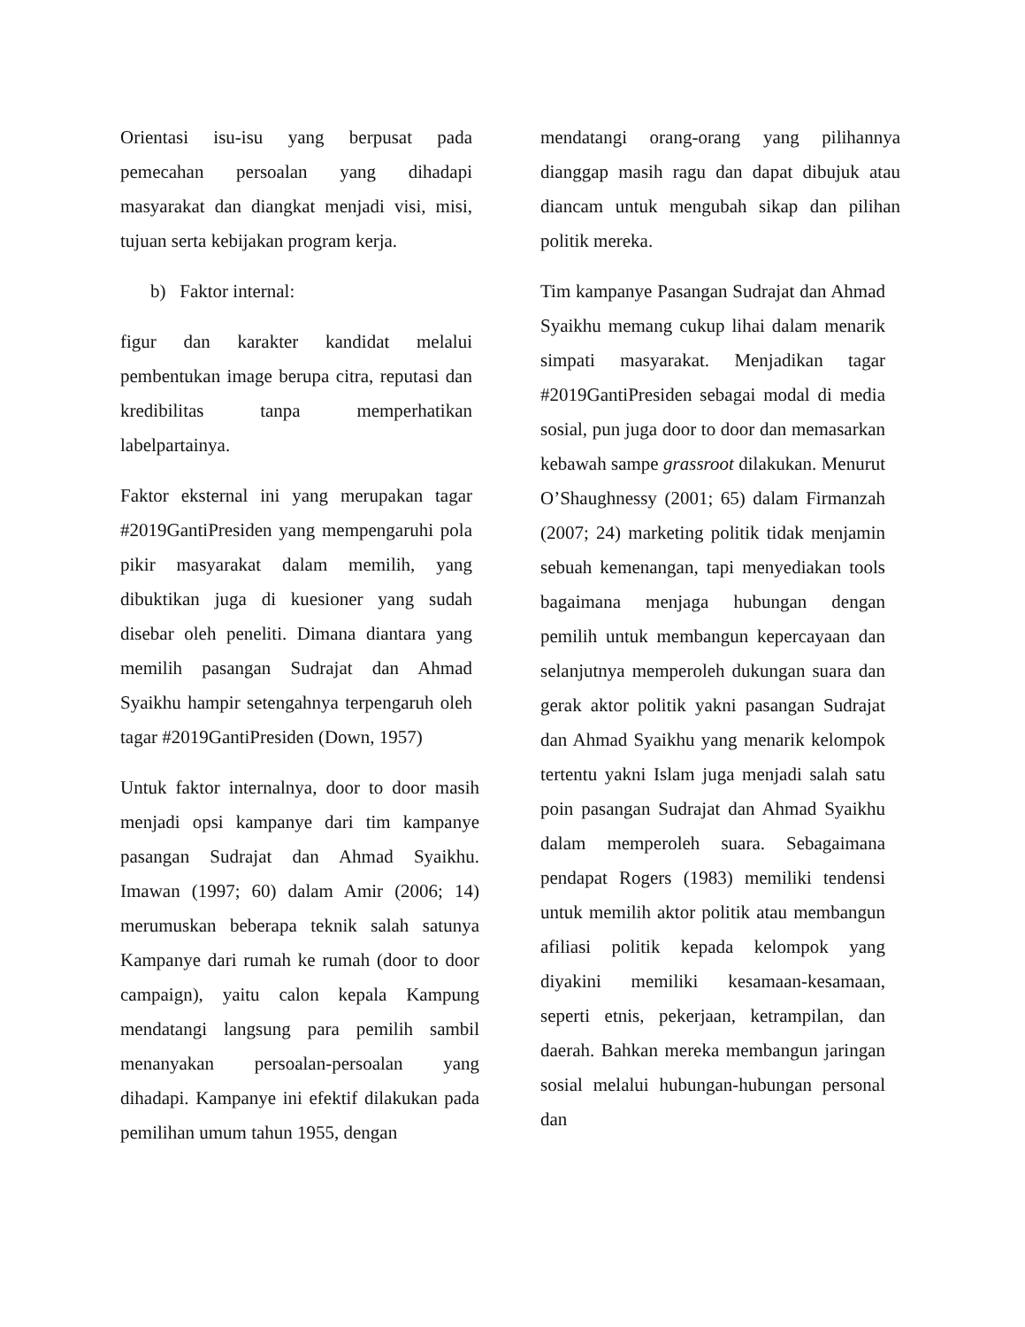Orientasi isu-isu yang berpusat pada pemecahan persoalan yang dihadapi masyarakat dan diangkat menjadi visi, misi, tujuan serta kebijakan program kerja.
b) Faktor internal:
figur dan karakter kandidat melalui pembentukan image berupa citra, reputasi dan kredibilitas tanpa memperhatikan labelpartainya.
Faktor eksternal ini yang merupakan tagar #2019GantiPresiden yang mempengaruhi pola pikir masyarakat dalam memilih, yang dibuktikan juga di kuesioner yang sudah disebar oleh peneliti. Dimana diantara yang memilih pasangan Sudrajat dan Ahmad Syaikhu hampir setengahnya terpengaruh oleh tagar #2019GantiPresiden (Down, 1957)
Untuk faktor internalnya, door to door masih menjadi opsi kampanye dari tim kampanye pasangan Sudrajat dan Ahmad Syaikhu. Imawan (1997; 60) dalam Amir (2006; 14) merumuskan beberapa teknik salah satunya Kampanye dari rumah ke rumah (door to door campaign), yaitu calon kepala Kampung mendatangi langsung para pemilih sambil menanyakan persoalan-persoalan yang dihadapi. Kampanye ini efektif dilakukan pada pemilihan umum tahun 1955, dengan
mendatangi orang-orang yang pilihannya dianggap masih ragu dan dapat dibujuk atau diancam untuk mengubah sikap dan pilihan politik mereka.
Tim kampanye Pasangan Sudrajat dan Ahmad Syaikhu memang cukup lihai dalam menarik simpati masyarakat. Menjadikan tagar #2019GantiPresiden sebagai modal di media sosial, pun juga door to door dan memasarkan kebawah sampe grassroot dilakukan. Menurut O’Shaughnessy (2001; 65) dalam Firmanzah (2007; 24) marketing politik tidak menjamin sebuah kemenangan, tapi menyediakan tools bagaimana menjaga hubungan dengan pemilih untuk membangun kepercayaan dan selanjutnya memperoleh dukungan suara dan gerak aktor politik yakni pasangan Sudrajat dan Ahmad Syaikhu yang menarik kelompok tertentu yakni Islam juga menjadi salah satu poin pasangan Sudrajat dan Ahmad Syaikhu dalam memperoleh suara. Sebagaimana pendapat Rogers (1983) memiliki tendensi untuk memilih aktor politik atau membangun afiliasi politik kepada kelompok yang diyakini memiliki kesamaan-kesamaan, seperti etnis, pekerjaan, ketrampilan, dan daerah. Bahkan mereka membangun jaringan sosial melalui hubungan-hubungan personal dan